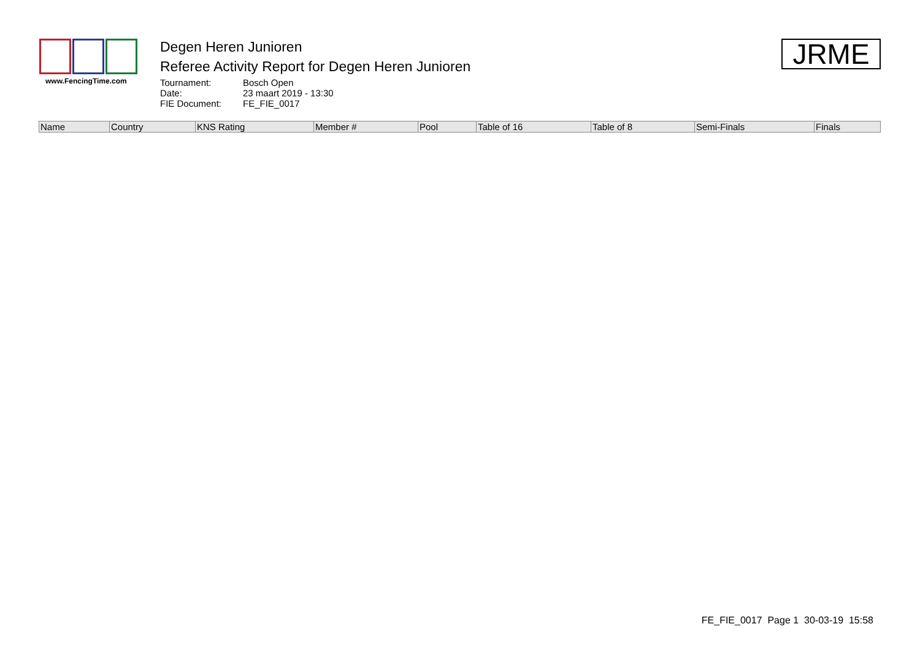www.FencingTime.com
Degen Heren Junioren
Referee Activity Report for Degen Heren Junioren
Tournament: Bosch Open Date: 23 maart 2019 - 13:30 FIE Document: FE_FIE_0017
JRME
| Name | Country | KNS Rating | Member # | Pool | Table of 16 | Table of 8 | Semi-Finals | Finals |
| --- | --- | --- | --- | --- | --- | --- | --- | --- |
FE_FIE_0017 Page 1 30-03-19 15:58